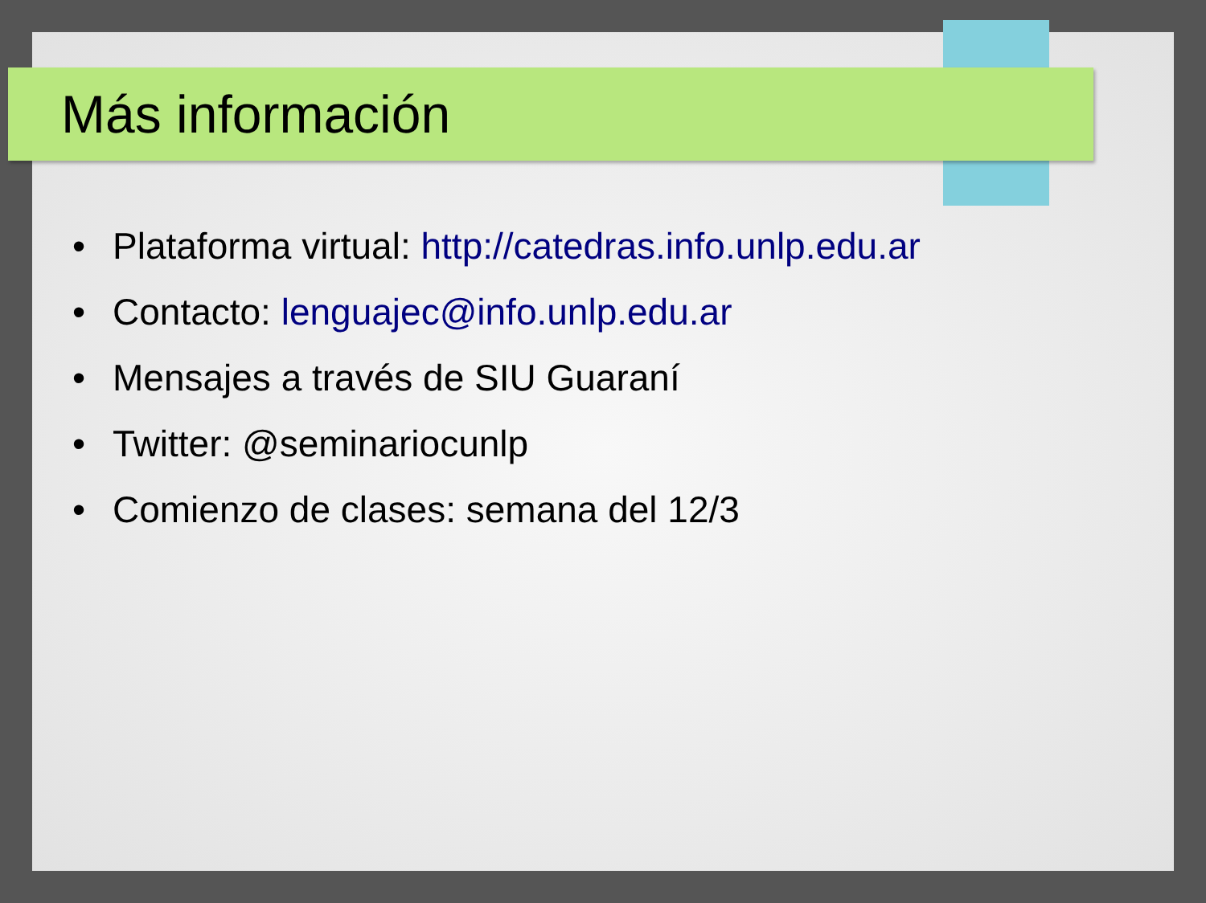Más información
• Plataforma virtual: http://catedras.info.unlp.edu.ar
• Contacto: lenguajec@info.unlp.edu.ar
• Mensajes a través de SIU Guaraní
• Twitter: @seminariocunlp
• Comienzo de clases: semana del 12/3